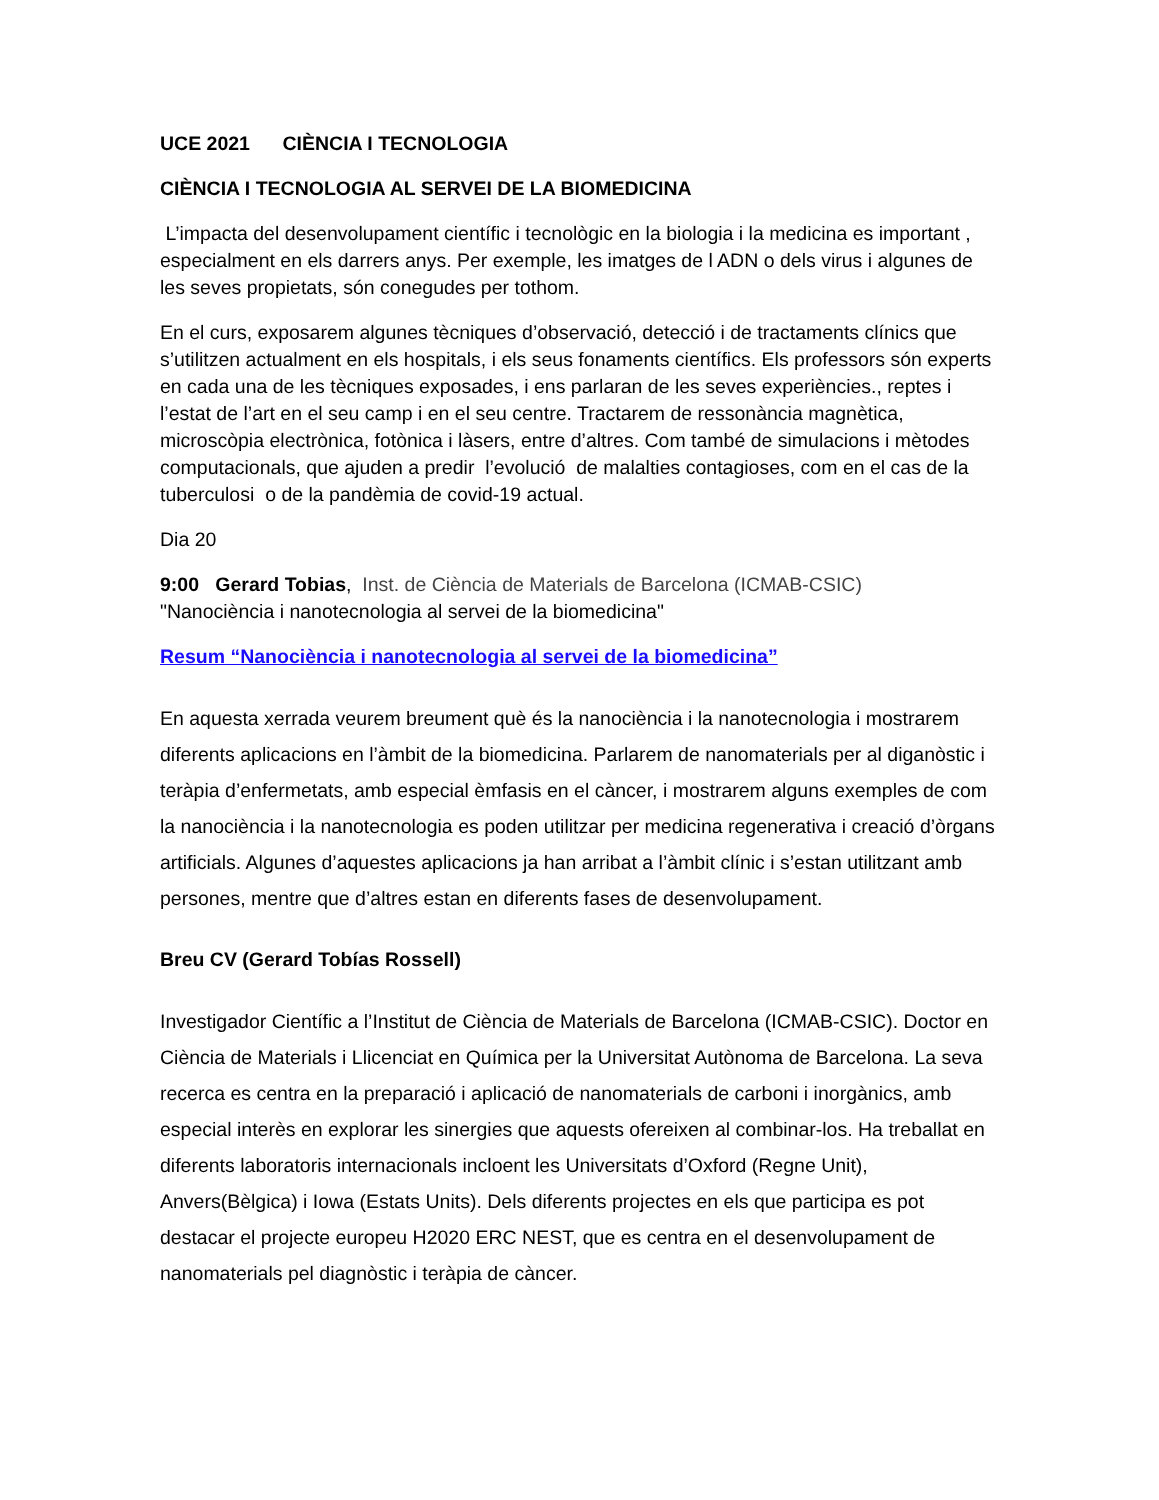UCE 2021 CIÈNCIA I TECNOLOGIA
CIÈNCIA I TECNOLOGIA AL SERVEI DE LA BIOMEDICINA
L’impacta del desenvolupament científic i tecnològic en la biologia i la medicina es important , especialment en els darrers anys. Per exemple, les imatges de l ADN o dels virus i algunes de les seves propietats, són conegudes per tothom.
En el curs, exposarem algunes tècniques d’observació, detecció i de tractaments clínics que s’utilitzen actualment en els hospitals, i els seus fonaments científics. Els professors són experts en cada una de les tècniques exposades, i ens parlaran de les seves experiències., reptes i l’estat de l’art en el seu camp i en el seu centre. Tractarem de ressonància magnètica, microscòpia electrònica, fotònica i làsers, entre d’altres. Com també de simulacions i mètodes computacionals, que ajuden a predir l’evolució de malalties contagioses, com en el cas de la tuberculosi o de la pandèmia de covid-19 actual.
Dia 20
9:00 Gerard Tobias, Inst. de Ciència de Materials de Barcelona (ICMAB-CSIC)
"Nanociència i nanotecnologia al servei de la biomedicina"
Resum “Nanociència i nanotecnologia al servei de la biomedicina”
En aquesta xerrada veurem breument què és la nanociència i la nanotecnologia i mostrarem diferents aplicacions en l’àmbit de la biomedicina. Parlarem de nanomaterials per al diganòstic i teràpia d’enfermetats, amb especial èmfasis en el càncer, i mostrarem alguns exemples de com la nanociència i la nanotecnologia es poden utilitzar per medicina regenerativa i creació d’òrgans artificials. Algunes d’aquestes aplicacions ja han arribat a l’àmbit clínic i s’estan utilitzant amb persones, mentre que d’altres estan en diferents fases de desenvolupament.
Breu CV (Gerard Tobías Rossell)
Investigador Científic a l’Institut de Ciència de Materials de Barcelona (ICMAB-CSIC). Doctor en Ciència de Materials i Llicenciat en Química per la Universitat Autònoma de Barcelona. La seva recerca es centra en la preparació i aplicació de nanomaterials de carboni i inorgànics, amb especial interès en explorar les sinergies que aquests ofereixen al combinar-los. Ha treballat en diferents laboratoris internacionals incloent les Universitats d’Oxford (Regne Unit), Anvers(Bèlgica) i Iowa (Estats Units). Dels diferents projectes en els que participa es pot destacar el projecte europeu H2020 ERC NEST, que es centra en el desenvolupament de nanomaterials pel diagnòstic i teràpia de càncer.